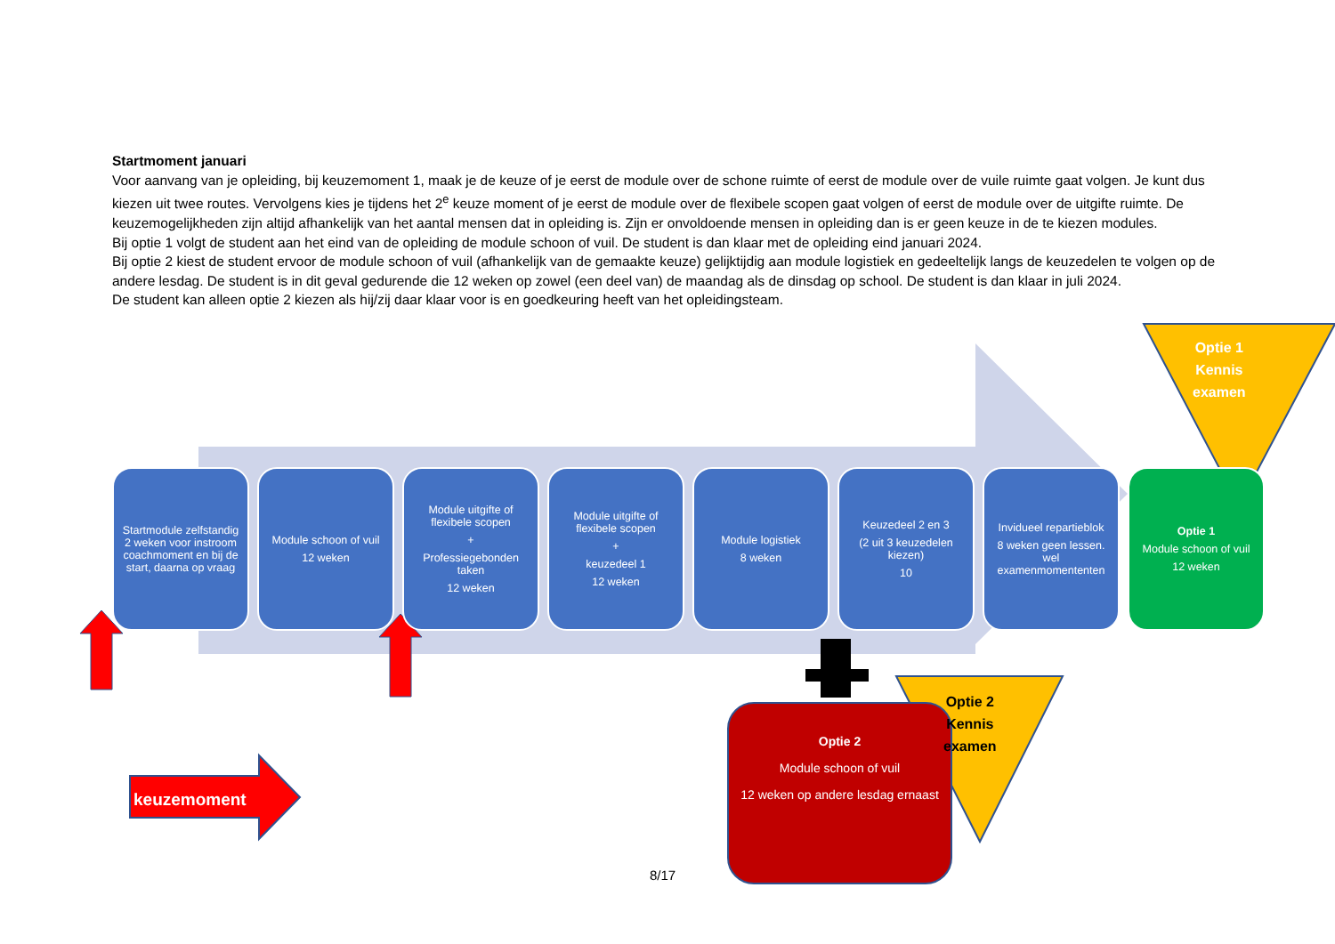Startmoment januari
Voor aanvang van je opleiding, bij keuzemoment 1, maak je de keuze of je eerst de module over de schone ruimte of eerst de module over de vuile ruimte gaat volgen. Je kunt dus kiezen uit twee routes. Vervolgens kies je tijdens het 2<sup>e</sup> keuze moment of je eerst de module over de flexibele scopen gaat volgen of eerst de module over de uitgifte ruimte. De keuzemogelijkheden zijn altijd afhankelijk van het aantal mensen dat in opleiding is. Zijn er onvoldoende mensen in opleiding dan is er geen keuze in de te kiezen modules.
Bij optie 1 volgt de student aan het eind van de opleiding de module schoon of vuil. De student is dan klaar met de opleiding eind januari 2024.
Bij optie 2 kiest de student ervoor de module schoon of vuil (afhankelijk van de gemaakte keuze) gelijktijdig aan module logistiek en gedeeltelijk langs de keuzedelen te volgen op de andere lesdag. De student is in dit geval gedurende die 12 weken op zowel (een deel van) de maandag als de dinsdag op school. De student is dan klaar in juli 2024.
De student kan alleen optie 2 kiezen als hij/zij daar klaar voor is en goedkeuring heeft van het opleidingsteam.
Startmodule zelfstandig 2 weken voor instroom coachmoment en bij de start, daarna op vraag
Module schoon of vuil
12 weken
Module uitgifte of flexibele scopen
+
Professiegebonden taken
12 weken
Module uitgifte of flexibele scopen
+
keuzedeel 1
12 weken
Module logistiek
8 weken
Keuzedeel 2 en 3
(2 uit 3 keuzedelen kiezen)
10
Invidueel repartieblok
8 weken geen lessen. wel examenmomententen
Optie 1
Module schoon of vuil
12 weken
Optie 1
Kennis
examen
Optie 2
Module schoon of vuil
12 weken op andere lesdag ernaast
Optie 2
Kennis
examen
keuzemoment
8/17